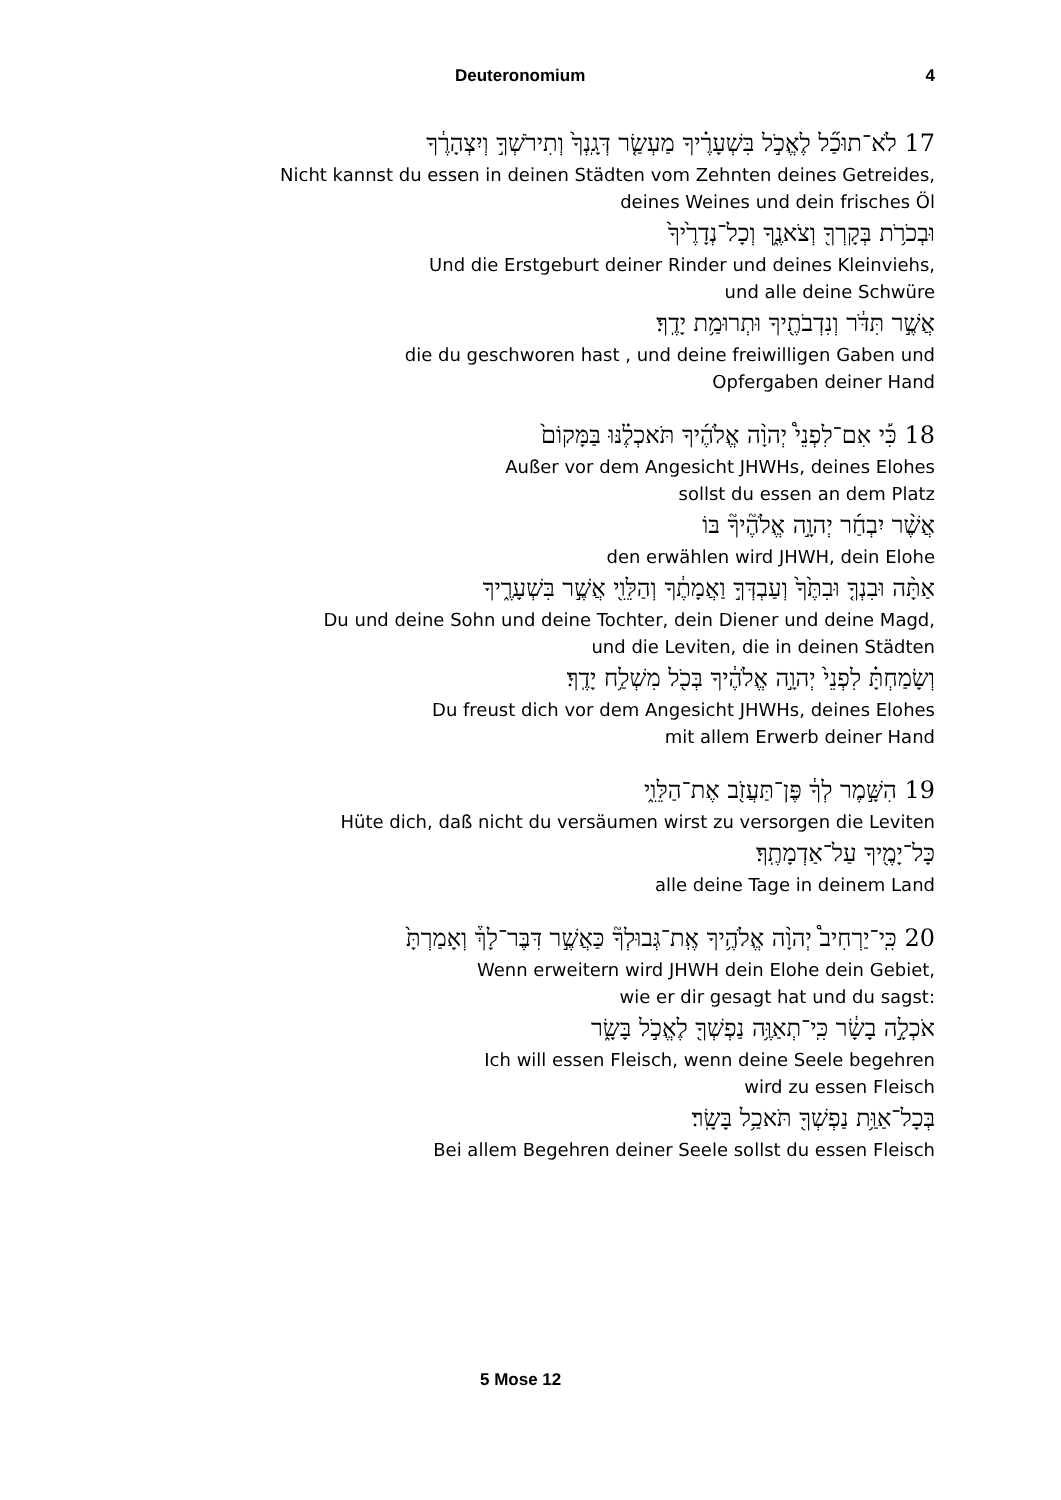Deuteronomium 4
17 לֹא־תוּכַ֞ל לֶאֱכֹ֣ל בִּשְׁעָרֶ֗יךָ מַעְשַׂ֤ר דְּגָֽנְךָ֙ וְתִירֹשְׁךָ֣ וְיִצְהָרֶ֔ךָ
Nicht kannst du essen in deinen Städten vom Zehnten deines Getreides,
deines Weines und dein frisches Öl
וּבְכֹרֹ֥ת בְּקָרְךָ֖ וְצֹאנֶ֑ךָ וְכָל־נְדָרֶ֙יךָ֙
Und die Erstgeburt deiner Rinder und deines Kleinviehs,
und alle deine Schwüre
אֲשֶׁ֣ר תִּדֹּ֔ר וְנִדְבֹתֶ֖יךָ וּתְרוּמַ֥ת יָדֶֽךָ׃
die du geschworen hast , und deine freiwilligen Gaben und
Opfergaben deiner Hand
18 כִּ֡י אִם־לִפְנֵי֩ יְהוָ֨ה אֱלֹהֶ֜יךָ תֹּאכְלֶ֗נּוּ בַּמָּקוֹם֙
Außer vor dem Angesicht JHWHs, deines Elohes
sollst du essen an dem Platz
אֲשֶׁ֨ר יִבְחַ֜ר יְהוָ֣ה אֱלֹהֶ֘יךָ֘ בּוֹ
den erwählen wird JHWH, dein Elohe
אַתָּ֨ה וּבִנְךָ֤ וּבִתֶּ֙ךָ֙ וְעַבְדְּךָ֣ וַאֲמָתֶ֔ךָ וְהַלֵּוִ֖י אֲשֶׁ֣ר בִּשְׁעָרֶ֑יךָ
Du und deine Sohn und deine Tochter, dein Diener und deine Magd,
und die Leviten, die in deinen Städten
וְשָׂמַחְתָּ֗ לִפְנֵי֙ יְהוָ֣ה אֱלֹהֶ֔יךָ בְּכֹ֖ל מִשְׁלַ֥ח יָדֶֽךָ׃
Du freust dich vor dem Angesicht JHWHs, deines Elohes
mit allem Erwerb deiner Hand
19 הִשָּׁ֣מֶר לְךָ֔ פֶּן־תַּעֲזֹ֖ב אֶת־הַלֵּוִ֑י
Hüte dich, daß nicht du versäumen wirst zu versorgen die Leviten
כָּל־יָמֶ֖יךָ עַל־אַדְמָתֶֽךָ׃
alle deine Tage in deinem Land
20 כִּֽי־יַרְחִיב֩ יְהוָ֨ה אֱלֹהֶ֥יךָ אֶֽת־גְּבוּלְךָ֘ כַּאֲשֶׁ֣ר דִּבֶּר־לָךְ֒ וְאָמַרְתָּ֙
Wenn erweitern wird JHWH dein Elohe dein Gebiet,
wie er dir gesagt hat und du sagst:
אֹכְלָ֣ה בָשָׂ֔ר כִּֽי־תְאַוֶּ֥ה נַפְשְׁךָ֖ לֶאֱכֹ֣ל בָּשָׂ֑ר
Ich will essen Fleisch, wenn deine Seele begehren
wird zu essen Fleisch
בְּכָל־אַוַּ֥ת נַפְשְׁךָ֖ תֹּאכַ֥ל בָּשָֽׂר׃
Bei allem Begehren deiner Seele sollst du essen Fleisch
5 Mose 12